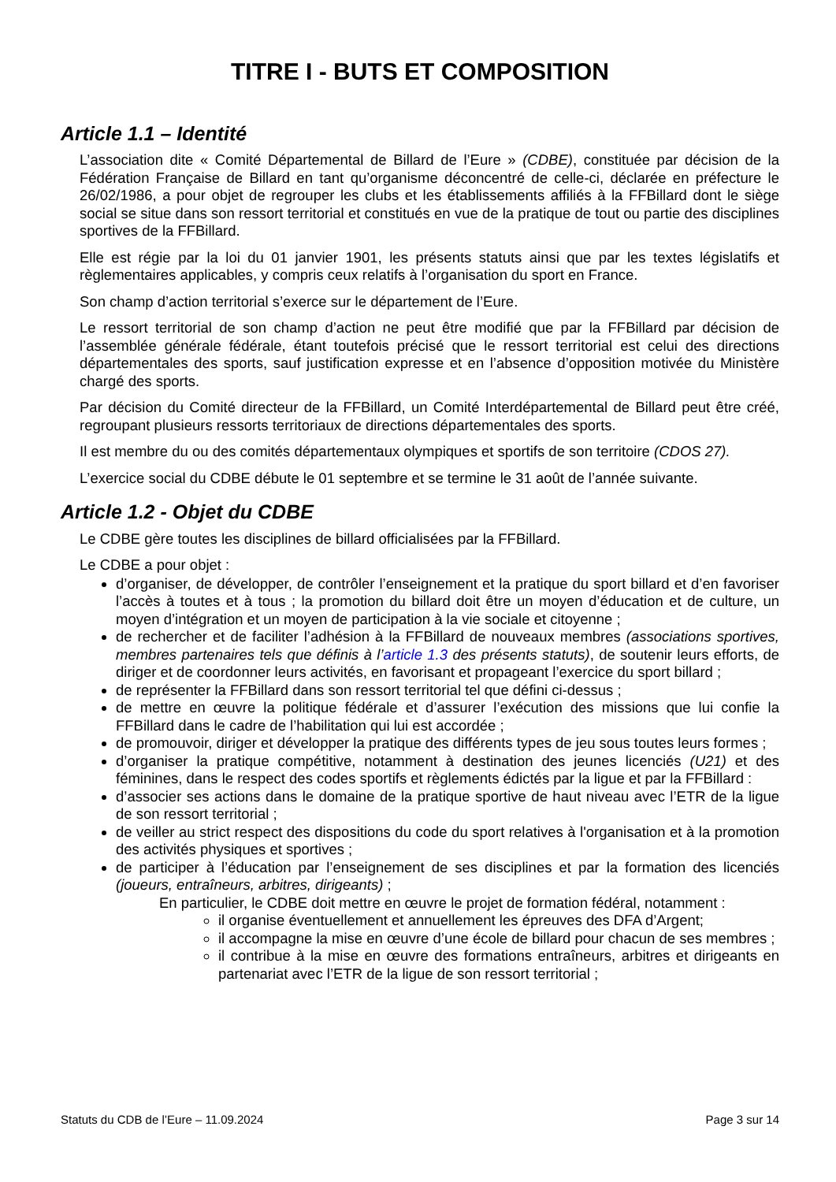TITRE I - BUTS ET COMPOSITION
Article 1.1 – Identité
L’association dite « Comité Départemental de Billard de l’Eure » (CDBE), constituée par décision de la Fédération Française de Billard en tant qu’organisme déconcentré de celle-ci, déclarée en préfecture le 26/02/1986, a pour objet de regrouper les clubs et les établissements affiliés à la FFBillard dont le siège social se situe dans son ressort territorial et constitués en vue de la pratique de tout ou partie des disciplines sportives de la FFBillard.
Elle est régie par la loi du 01 janvier 1901, les présents statuts ainsi que par les textes législatifs et règlementaires applicables, y compris ceux relatifs à l’organisation du sport en France.
Son champ d’action territorial s’exerce sur le département de l’Eure.
Le ressort territorial de son champ d’action ne peut être modifié que par la FFBillard par décision de l’assemblée générale fédérale, étant toutefois précisé que le ressort territorial est celui des directions départementales des sports, sauf justification expresse et en l’absence d’opposition motivée du Ministère chargé des sports.
Par décision du Comité directeur de la FFBillard, un Comité Interdépartemental de Billard peut être créé, regroupant plusieurs ressorts territoriaux de directions départementales des sports.
Il est membre du ou des comités départementaux olympiques et sportifs de son territoire (CDOS 27).
L’exercice social du CDBE débute le 01 septembre et se termine le 31 août de l’année suivante.
Article 1.2 - Objet du CDBE
Le CDBE gère toutes les disciplines de billard officialisées par la FFBillard.
Le CDBE a pour objet :
d’organiser, de développer, de contrôler l’enseignement et la pratique du sport billard et d’en favoriser l’accès à toutes et à tous ; la promotion du billard doit être un moyen d’éducation et de culture, un moyen d’intégration et un moyen de participation à la vie sociale et citoyenne ;
de rechercher et de faciliter l’adhésion à la FFBillard de nouveaux membres (associations sportives, membres partenaires tels que définis à l’article 1.3 des présents statuts), de soutenir leurs efforts, de diriger et de coordonner leurs activités, en favorisant et propageant l’exercice du sport billard ;
de représenter la FFBillard dans son ressort territorial tel que défini ci-dessus ;
de mettre en œuvre la politique fédérale et d’assurer l’exécution des missions que lui confie la FFBillard dans le cadre de l’habilitation qui lui est accordée ;
de promouvoir, diriger et développer la pratique des différents types de jeu sous toutes leurs formes ;
d’organiser la pratique compétitive, notamment à destination des jeunes licenciés (U21) et des féminines, dans le respect des codes sportifs et règlements édictés par la ligue et par la FFBillard :
d’associer ses actions dans le domaine de la pratique sportive de haut niveau avec l’ETR de la ligue de son ressort territorial ;
de veiller au strict respect des dispositions du code du sport relatives à l'organisation et à la promotion des activités physiques et sportives ;
de participer à l’éducation par l’enseignement de ses disciplines et par la formation des licenciés (joueurs, entraîneurs, arbitres, dirigeants) ;
En particulier, le CDBE doit mettre en œuvre le projet de formation fédéral, notamment :
il organise éventuellement et annuellement les épreuves des DFA d’Argent;
il accompagne la mise en œuvre d’une école de billard pour chacun de ses membres ;
il contribue à la mise en œuvre des formations entraîneurs, arbitres et dirigeants en partenariat avec l’ETR de la ligue de son ressort territorial ;
Statuts du CDB de l’Eure – 11.09.2024 Page 3 sur 14